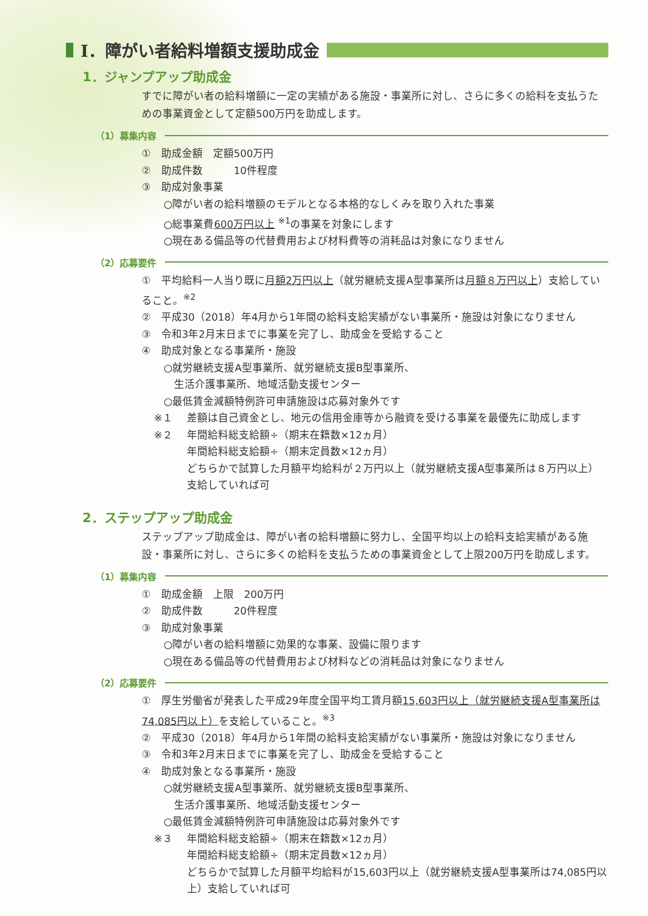Ⅰ．障がい者給料増額支援助成金
1．ジャンプアップ助成金
すでに障がい者の給料増額に一定の実績がある施設・事業所に対し、さらに多くの給料を支払うための事業資金として定額500万円を助成します。
（1）募集内容
①　助成金額　定額500万円
②　助成件数　　　10件程度
③　助成対象事業
○障がい者の給料増額のモデルとなる本格的なしくみを取り入れた事業
○総事業費600万円以上 <sup>※1</sup>の事業を対象にします
○現在ある備品等の代替費用および材料費等の消耗品は対象になりません
（2）応募要件
①　平均給料一人当り既に月額2万円以上（就労継続支援A型事業所は月額８万円以上）支給していること。<sup>※2</sup>
②　平成30（2018）年4月から1年間の給料支給実績がない事業所・施設は対象になりません
③　令和3年2月末日までに事業を完了し、助成金を受給すること
④　助成対象となる事業所・施設
○就労継続支援A型事業所、就労継続支援B型事業所、
　生活介護事業所、地域活動支援センター
○最低賃金減額特例許可申請施設は応募対象外です
※１ 差額は自己資金とし、地元の信用金庫等から融資を受ける事業を最優先に助成します
※２ 年間給料総支給額÷（期末在籍数×12ヵ月）
年間給料総支給額÷（期末定員数×12ヵ月）
どちらかで試算した月額平均給料が２万円以上（就労継続支援A型事業所は８万円以上）支給していれば可
2．ステップアップ助成金
ステップアップ助成金は、障がい者の給料増額に努力し、全国平均以上の給料支給実績がある施設・事業所に対し、さらに多くの給料を支払うための事業資金として上限200万円を助成します。
（1）募集内容
①　助成金額　上限　200万円
②　助成件数　　　20件程度
③　助成対象事業
○障がい者の給料増額に効果的な事業、設備に限ります
○現在ある備品等の代替費用および材料などの消耗品は対象になりません
（2）応募要件
①　厚生労働省が発表した平成29年度全国平均工賃月額15,603円以上（就労継続支援A型事業所は74,085円以上）を支給していること。<sup>※3</sup>
②　平成30（2018）年4月から1年間の給料支給実績がない事業所・施設は対象になりません
③　令和3年2月末日までに事業を完了し、助成金を受給すること
④　助成対象となる事業所・施設
○就労継続支援A型事業所、就労継続支援B型事業所、
　生活介護事業所、地域活動支援センター
○最低賃金減額特例許可申請施設は応募対象外です
※３ 年間給料総支給額÷（期末在籍数×12ヵ月）
年間給料総支給額÷（期末定員数×12ヵ月）
どちらかで試算した月額平均給料が15,603円以上（就労継続支援A型事業所は74,085円以上）支給していれば可